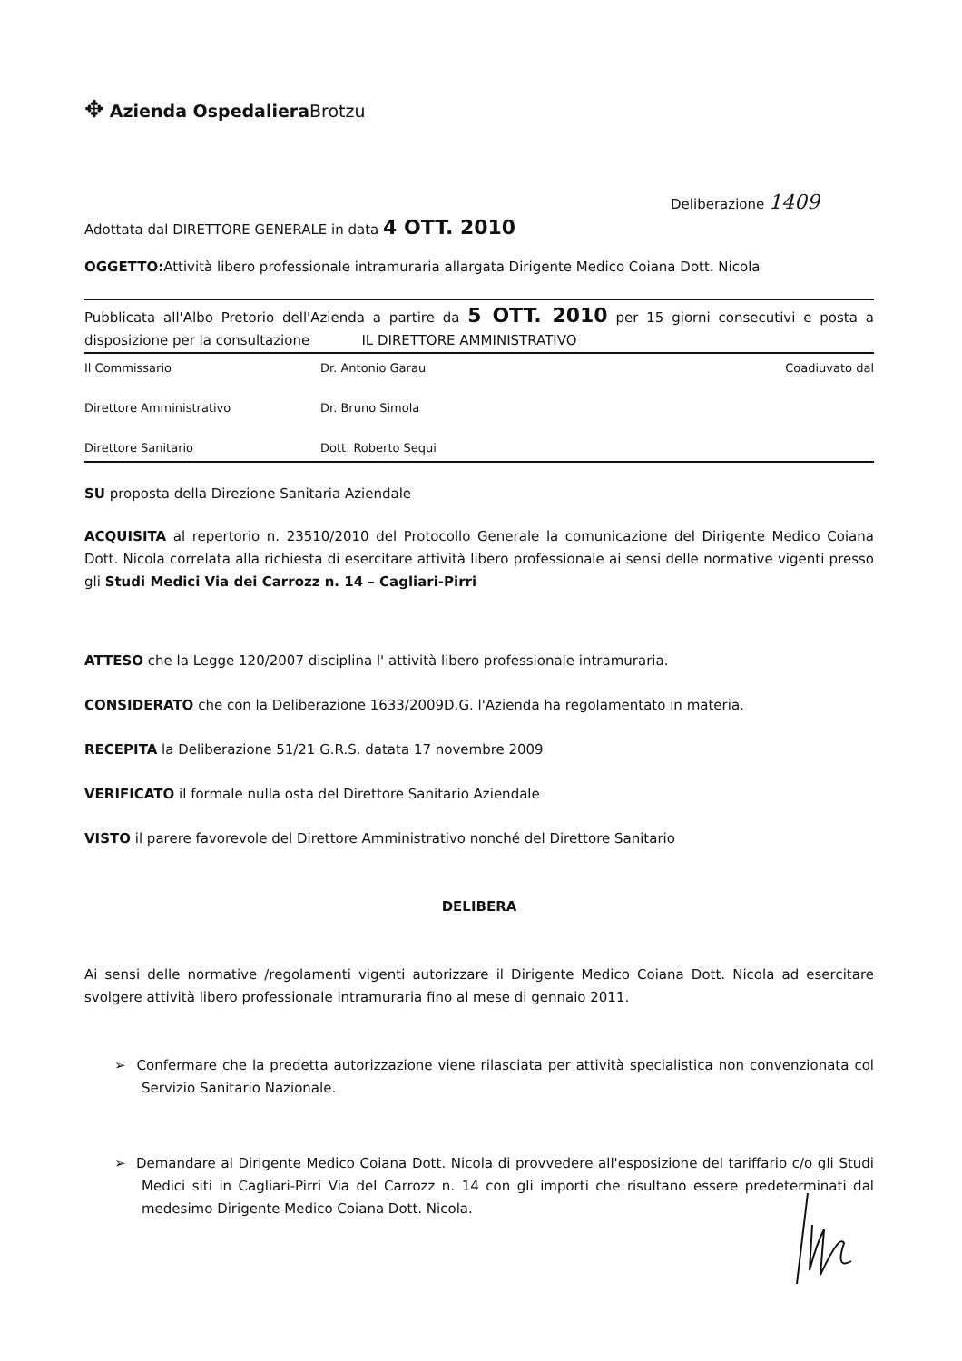✥ Azienda Ospedaliera Brotzu
Deliberazione 1409
Adottata dal DIRETTORE GENERALE in data 4 OTT. 2010
OGGETTO: Attività libero professionale intramuraria allargata Dirigente Medico Coiana Dott. Nicola
Pubblicata all'Albo Pretorio dell'Azienda a partire da 5 OTT. 2010 per 15 giorni consecutivi e posta a disposizione per la consultazione IL DIRETTORE AMMINISTRATIVO
Il Commissario Dr. Antonio Garau Coadiuvato dal
Direttore Amministrativo Dr. Bruno Simola
Direttore Sanitario Dott. Roberto Sequi
SU proposta della Direzione Sanitaria Aziendale
ACQUISITA al repertorio n. 23510/2010 del Protocollo Generale la comunicazione del Dirigente Medico Coiana Dott. Nicola correlata alla richiesta di esercitare attività libero professionale ai sensi delle normative vigenti presso gli Studi Medici Via dei Carrozz n. 14 – Cagliari-Pirri
ATTESO che la Legge 120/2007 disciplina l' attività libero professionale intramuraria.
CONSIDERATO che con la Deliberazione 1633/2009D.G. l'Azienda ha regolamentato in materia.
RECEPITA la Deliberazione 51/21 G.R.S. datata 17 novembre 2009
VERIFICATO il formale nulla osta del Direttore Sanitario Aziendale
VISTO il parere favorevole del Direttore Amministrativo nonché del Direttore Sanitario
DELIBERA
Ai sensi delle normative /regolamenti vigenti autorizzare il Dirigente Medico Coiana Dott. Nicola ad esercitare svolgere attività libero professionale intramuraria fino al mese di gennaio 2011.
➢ Confermare che la predetta autorizzazione viene rilasciata per attività specialistica non convenzionata col Servizio Sanitario Nazionale.
➢ Demandare al Dirigente Medico Coiana Dott. Nicola di provvedere all'esposizione del tariffario c/o gli Studi Medici siti in Cagliari-Pirri Via del Carrozz n. 14 con gli importi che risultano essere predeterminati dal medesimo Dirigente Medico Coiana Dott. Nicola.